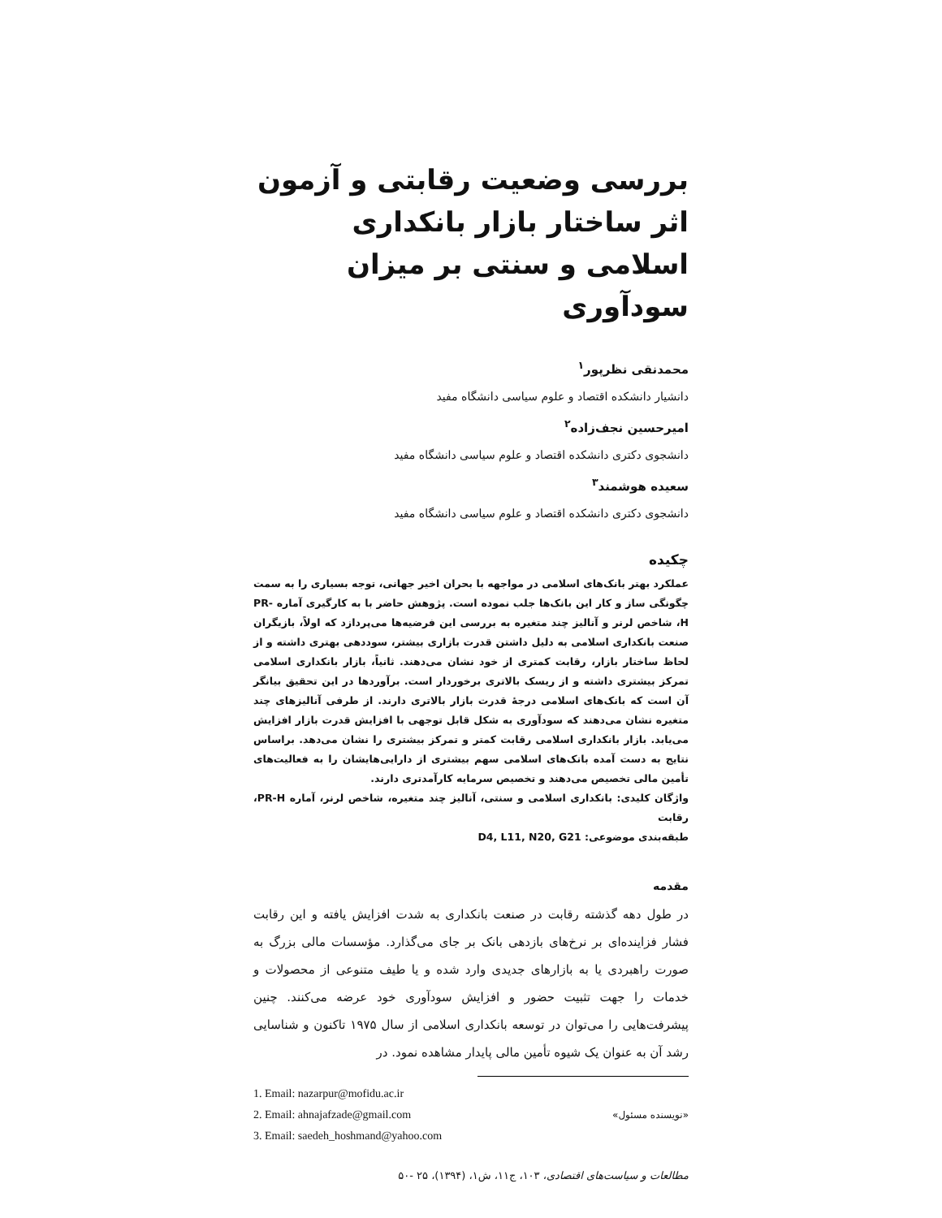بررسی وضعیت رقابتی و آزمون اثر ساختار بازار بانکداری اسلامی و سنتی بر میزان سودآوری
محمدنقی نظرپور<sup>۱</sup>
دانشیار دانشکده اقتصاد و علوم سیاسی دانشگاه مفید
امیرحسین نجف‌زاده<sup>۲</sup>
دانشجوی دکتری دانشکده اقتصاد و علوم سیاسی دانشگاه مفید
سعیده هوشمند<sup>۳</sup>
دانشجوی دکتری دانشکده اقتصاد و علوم سیاسی دانشگاه مفید
چکیده
عملکرد بهتر بانک‌های اسلامی در مواجهه با بحران اخیر جهانی، توجه بسیاری را به سمت چگونگی ساز و کار این بانک‌ها جلب نموده است. پژوهش حاضر با به کارگیری آماره PR-H، شاخص لرنر و آنالیز چند متغیره به بررسی این فرضیه‌ها می‌پردازد که اولاً، بازیگران صنعت بانکداری اسلامی به دلیل داشتن قدرت بازاری بیشتر، سوددهی بهتری داشته و از لحاظ ساختار بازار، رقابت کمتری از خود نشان می‌دهند. ثانیاً، بازار بانکداری اسلامی تمرکز بیشتری داشته و از ریسک بالاتری برخوردار است. برآوردها در این تحقیق بیانگر آن است که بانک‌های اسلامی درجهٔ قدرت بازار بالاتری دارند. از طرفی آنالیزهای چند متغیره نشان می‌دهند که سودآوری به شکل قابل توجهی با افزایش قدرت بازار افزایش می‌یابد. بازار بانکداری اسلامی رقابت کمتر و تمرکز بیشتری را نشان می‌دهد. براساس نتایج به دست آمده بانک‌های اسلامی سهم بیشتری از دارایی‌هایشان را به فعالیت‌های تأمین مالی تخصیص می‌دهند و تخصیص سرمایه کارآمدتری دارند.
واژگان کلیدی: بانکداری اسلامی و سنتی، آنالیز چند متغیره، شاخص لرنر، آماره PR-H، رقابت
طبقه‌بندی موضوعی: D4, L11, N20, G21
مقدمه
در طول دهه گذشته رقابت در صنعت بانکداری به شدت افزایش یافته و این رقابت فشار فزاینده‌ای بر نرخ‌های بازدهی بانک بر جای می‌گذارد. مؤسسات مالی بزرگ به صورت راهبردی یا به بازارهای جدیدی وارد شده و یا طیف متنوعی از محصولات و خدمات را جهت تثبیت حضور و افزایش سودآوری خود عرضه می‌کنند. چنین پیشرفت‌هایی را می‌توان در توسعه بانکداری اسلامی از سال ۱۹۷۵ تاکنون و شناسایی رشد آن به عنوان یک شیوه تأمین مالی پایدار مشاهده نمود. در
1. Email: nazarpur@mofidu.ac.ir
2. Email: ahnajafzade@gmail.com «نویسنده مسئول»
3. Email: saedeh_hoshmand@yahoo.com
مطالعات و سیاست‌های اقتصادی، ۱۰۳، ج۱۱، ش۱، (۱۳۹۴)، ۲۵ -۵۰